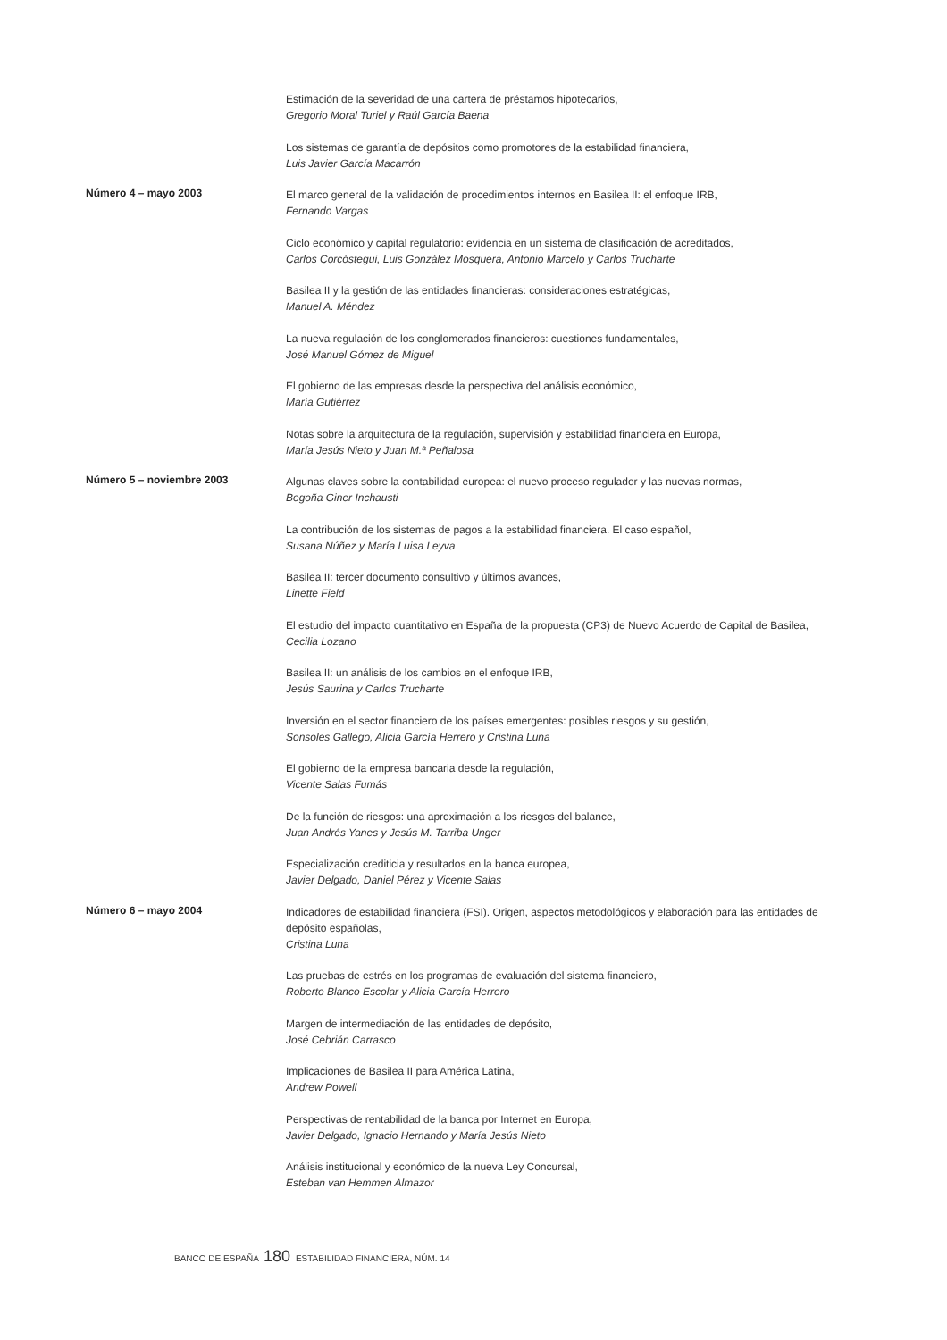Estimación de la severidad de una cartera de préstamos hipotecarios,
Gregorio Moral Turiel y Raúl García Baena
Los sistemas de garantía de depósitos como promotores de la estabilidad financiera,
Luis Javier García Macarrón
Número 4 – mayo 2003
El marco general de la validación de procedimientos internos en Basilea II: el enfoque IRB,
Fernando Vargas
Ciclo económico y capital regulatorio: evidencia en un sistema de clasificación de acreditados,
Carlos Corcóstegui, Luis González Mosquera, Antonio Marcelo y Carlos Trucharte
Basilea II y la gestión de las entidades financieras: consideraciones estratégicas,
Manuel A. Méndez
La nueva regulación de los conglomerados financieros: cuestiones fundamentales,
José Manuel Gómez de Miguel
El gobierno de las empresas desde la perspectiva del análisis económico,
María Gutiérrez
Notas sobre la arquitectura de la regulación, supervisión y estabilidad financiera en Europa,
María Jesús Nieto y Juan M.ª Peñalosa
Número 5 – noviembre 2003
Algunas claves sobre la contabilidad europea: el nuevo proceso regulador y las nuevas normas,
Begoña Giner Inchausti
La contribución de los sistemas de pagos a la estabilidad financiera. El caso español,
Susana Núñez y María Luisa Leyva
Basilea II: tercer documento consultivo y últimos avances,
Linette Field
El estudio del impacto cuantitativo en España de la propuesta (CP3) de Nuevo Acuerdo de Capital de Basilea,
Cecilia Lozano
Basilea II: un análisis de los cambios en el enfoque IRB,
Jesús Saurina y Carlos Trucharte
Inversión en el sector financiero de los países emergentes: posibles riesgos y su gestión,
Sonsoles Gallego, Alicia García Herrero y Cristina Luna
El gobierno de la empresa bancaria desde la regulación,
Vicente Salas Fumás
De la función de riesgos: una aproximación a los riesgos del balance,
Juan Andrés Yanes y Jesús M. Tarriba Unger
Especialización crediticia y resultados en la banca europea,
Javier Delgado, Daniel Pérez y Vicente Salas
Número 6 – mayo 2004
Indicadores de estabilidad financiera (FSI). Origen, aspectos metodológicos y elaboración para las entidades de depósito españolas,
Cristina Luna
Las pruebas de estrés en los programas de evaluación del sistema financiero,
Roberto Blanco Escolar y Alicia García Herrero
Margen de intermediación de las entidades de depósito,
José Cebrián Carrasco
Implicaciones de Basilea II para América Latina,
Andrew Powell
Perspectivas de rentabilidad de la banca por Internet en Europa,
Javier Delgado, Ignacio Hernando y María Jesús Nieto
Análisis institucional y económico de la nueva Ley Concursal,
Esteban van Hemmen Almazor
BANCO DE ESPAÑA 180 ESTABILIDAD FINANCIERA, NÚM. 14